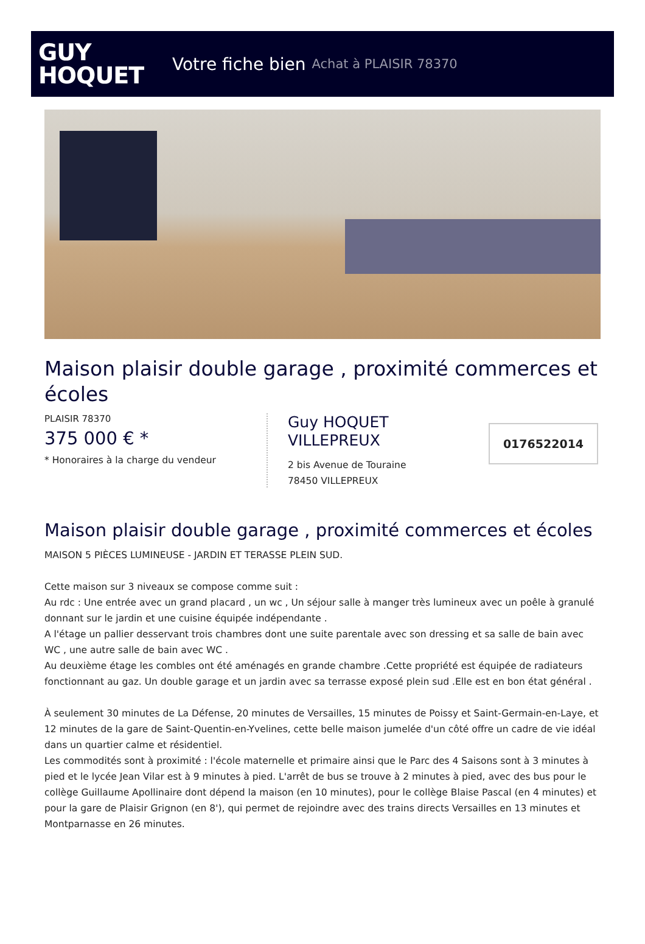GUY
HOQUET
Votre fiche bien Achat à PLAISIR 78370
Maison plaisir double garage , proximité commerces et écoles
PLAISIR 78370
375 000 € *
* Honoraires à la charge du vendeur
Guy HOQUET
VILLEPREUX
2 bis Avenue de Touraine
78450 VILLEPREUX
0176522014
Maison plaisir double garage , proximité commerces et écoles
MAISON 5 PIÈCES LUMINEUSE - JARDIN ET TERASSE PLEIN SUD.
Cette maison sur 3 niveaux se compose comme suit :
Au rdc : Une entrée avec un grand placard , un wc , Un séjour salle à manger très lumineux avec un poêle à granulé donnant sur le jardin et une cuisine équipée indépendante .
A l'étage un pallier desservant trois chambres dont une suite parentale avec son dressing et sa salle de bain avec WC , une autre salle de bain avec WC .
Au deuxième étage les combles ont été aménagés en grande chambre .Cette propriété est équipée de radiateurs fonctionnant au gaz. Un double garage et un jardin avec sa terrasse exposé plein sud .Elle est en bon état général .
À seulement 30 minutes de La Défense, 20 minutes de Versailles, 15 minutes de Poissy et Saint-Germain-en-Laye, et 12 minutes de la gare de Saint-Quentin-en-Yvelines, cette belle maison jumelée d'un côté offre un cadre de vie idéal dans un quartier calme et résidentiel.
Les commodités sont à proximité : l'école maternelle et primaire ainsi que le Parc des 4 Saisons sont à 3 minutes à pied et le lycée Jean Vilar est à 9 minutes à pied. L'arrêt de bus se trouve à 2 minutes à pied, avec des bus pour le collège Guillaume Apollinaire dont dépend la maison (en 10 minutes), pour le collège Blaise Pascal (en 4 minutes) et pour la gare de Plaisir Grignon (en 8'), qui permet de rejoindre avec des trains directs Versailles en 13 minutes et Montparnasse en 26 minutes.